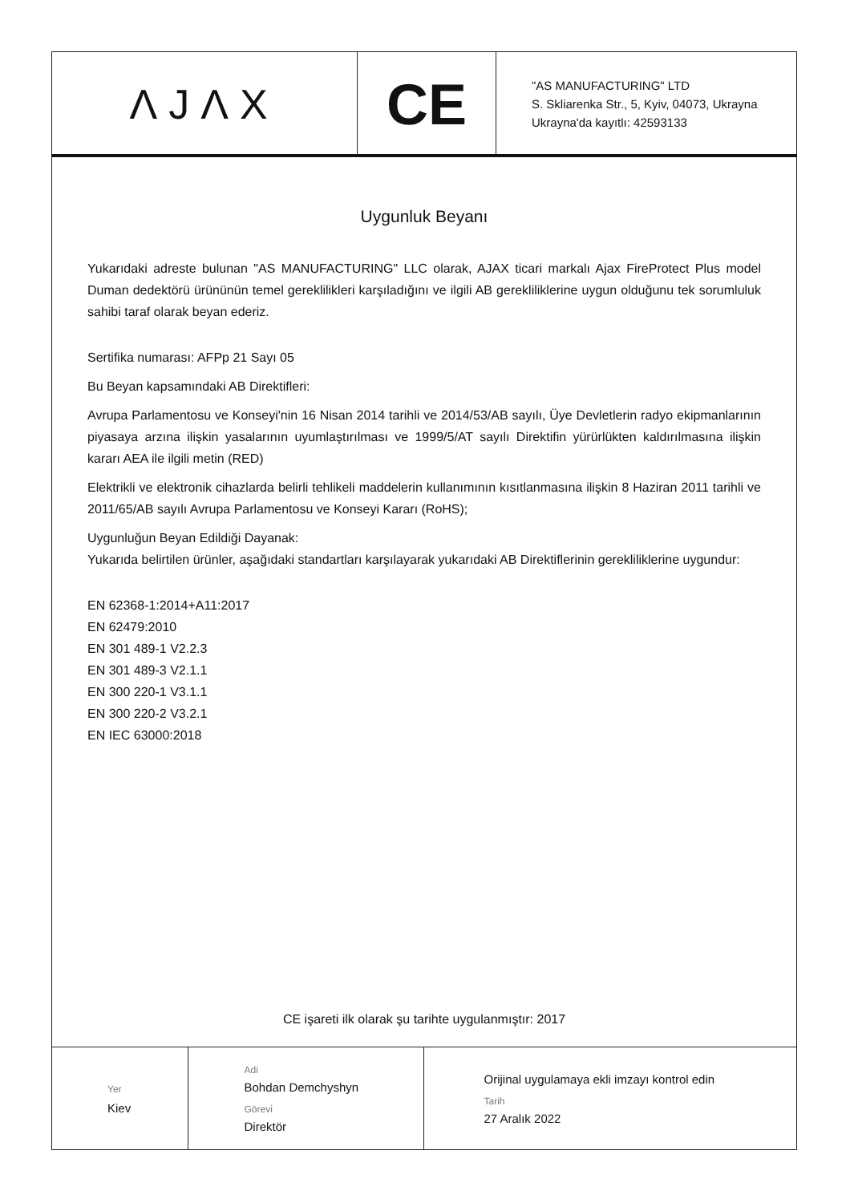| ΛJΛX | CE | "AS MANUFACTURING" LTD S. Skliarenka Str., 5, Kyiv, 04073, Ukrayna Ukrayna'da kayıtlı: 42593133 |
Uygunluk Beyanı
Yukarıdaki adreste bulunan "AS MANUFACTURING" LLC olarak, AJAX ticari markalı Ajax FireProtect Plus model Duman dedektörü ürününün temel gereklilikleri karşıladığını ve ilgili AB gerekliliklerine uygun olduğunu tek sorumluluk sahibi taraf olarak beyan ederiz.
Sertifika numarası: AFPp 21 Sayı 05
Bu Beyan kapsamındaki AB Direktifleri:
Avrupa Parlamentosu ve Konseyi'nin 16 Nisan 2014 tarihli ve 2014/53/AB sayılı, Üye Devletlerin radyo ekipmanlarının piyasaya arzına ilişkin yasalarının uyumlaştırılması ve 1999/5/AT sayılı Direktifin yürürlükten kaldırılmasına ilişkin kararı AEA ile ilgili metin (RED)
Elektrikli ve elektronik cihazlarda belirli tehlikeli maddelerin kullanımının kısıtlanmasına ilişkin 8 Haziran 2011 tarihli ve 2011/65/AB sayılı Avrupa Parlamentosu ve Konseyi Kararı (RoHS);
Uygunluğun Beyan Edildiği Dayanak:
Yukarıda belirtilen ürünler, aşağıdaki standartları karşılayarak yukarıdaki AB Direktiflerinin gerekliliklerine uygundur:
EN 62368-1:2014+A11:2017
EN 62479:2010
EN 301 489-1 V2.2.3
EN 301 489-3 V2.1.1
EN 300 220-1 V3.1.1
EN 300 220-2 V3.2.1
EN IEC 63000:2018
CE işareti ilk olarak şu tarihte uygulanmıştır: 2017
| Yer Kiev | Adi Bohdan Demchyshyn Görevi Direktör | Orijinal uygulamaya ekli imzayı kontrol edin Tarih 27 Aralık 2022 |